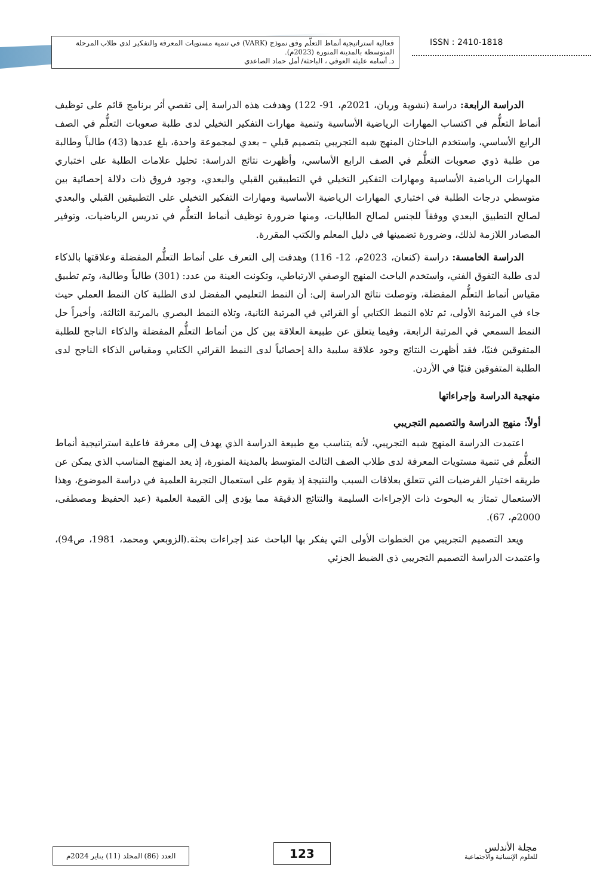فعالية استراتيجية أنماط التعلّم وفق نموذج (VARK) في تنمية مستويات المعرفة والتفكير لدى طلاب المرحلة المتوسطة بالمدينة المنورة (2023م).
د. أسامه عليثه العوفي ، الباحثة/ أمل حماد الصاعدي
ISSN : 2410-1818
الدراسة الرابعة: دراسة (نشوية وريان، 2021م، 91- 122) وهدفت هذه الدراسة إلى تقصي أثر برنامج قائم على توظيف أنماط التعلُّم في اكتساب المهارات الرياضية الأساسية وتنمية مهارات التفكير التخيلي لدى طلبة صعوبات التعلُّم في الصف الرابع الأساسي، واستخدم الباحثان المنهج شبه التجريبي بتصميم قبلي – بعدي لمجموعة واحدة، بلغ عددها (43) طالباً وطالبة من طلبة ذوي صعوبات التعلُّم في الصف الرابع الأساسي، وأظهرت نتائج الدراسة: تحليل علامات الطلبة على اختباري المهارات الرياضية الأساسية ومهارات التفكير التخيلي في التطبيقين القبلي والبعدي، وجود فروق ذات دلالة إحصائية بين متوسطي درجات الطلبة في اختباري المهارات الرياضية الأساسية ومهارات التفكير التخيلي على التطبيقين القبلي والبعدي لصالح التطبيق البعدي ووفقاً للجنس لصالح الطالبات، ومنها ضرورة توظيف أنماط التعلُّم في تدريس الرياضيات، وتوفير المصادر اللازمة لذلك، وضرورة تضمينها في دليل المعلم والكتب المقررة.
الدراسة الخامسة: دراسة (كنعان، 2023م، 12- 116) وهدفت إلى التعرف على أنماط التعلُّم المفضلة وعلاقتها بالذكاء لدى طلبة التفوق الفني، واستخدم الباحث المنهج الوصفي الارتباطي، وتكونت العينة من عدد: (301) طالباً وطالبة، وتم تطبيق مقياس أنماط التعلُّم المفضلة، وتوصلت نتائج الدراسة إلى: أن النمط التعليمي المفضل لدى الطلبة كان النمط العملي حيث جاء في المرتبة الأولى، ثم تلاه النمط الكتابي أو القرائي في المرتبة الثانية، وتلاه النمط البصري بالمرتبة الثالثة، وأخيراً حل النمط السمعي في المرتبة الرابعة، وفيما يتعلق عن طبيعة العلاقة بين كل من أنماط التعلُّم المفضلة والذكاء الناجح للطلبة المتفوقين فنيًا، فقد أظهرت النتائج وجود علاقة سلبية دالة إحصائياً لدى النمط القرائي الكتابي ومقياس الذكاء الناجح لدى الطلبة المتفوقين فنيًا في الأردن.
منهجية الدراسة وإجراءاتها
أولاً: منهج الدراسة والتصميم التجريبي
اعتمدت الدراسة المنهج شبه التجريبي، لأنه يتناسب مع طبيعة الدراسة الذي يهدف إلى معرفة فاعلية استراتيجية أنماط التعلُّم في تنمية مستويات المعرفة لدى طلاب الصف الثالث المتوسط بالمدينة المنورة، إذ يعد المنهج المناسب الذي يمكن عن طريقه اختيار الفرضيات التي تتعلق بعلاقات السبب والنتيجة إذ يقوم على استعمال التجربة العلمية في دراسة الموضوع، وهذا الاستعمال تمتاز به البحوث ذات الإجراءات السليمة والنتائج الدقيقة مما يؤدي إلى القيمة العلمية (عبد الحفيظ ومصطفى، 2000م، 67).
ويعد التصميم التجريبي من الخطوات الأولى التي يفكر بها الباحث عند إجراءات بحثة.(الزوبعي ومحمد، 1981، ص94)، واعتمدت الدراسة التصميم التجريبي ذي الضبط الجزئي
مجلة الأندلس
للعلوم الإنسانية والاجتماعية
123
العدد (86) المجلد (11) يناير 2024م